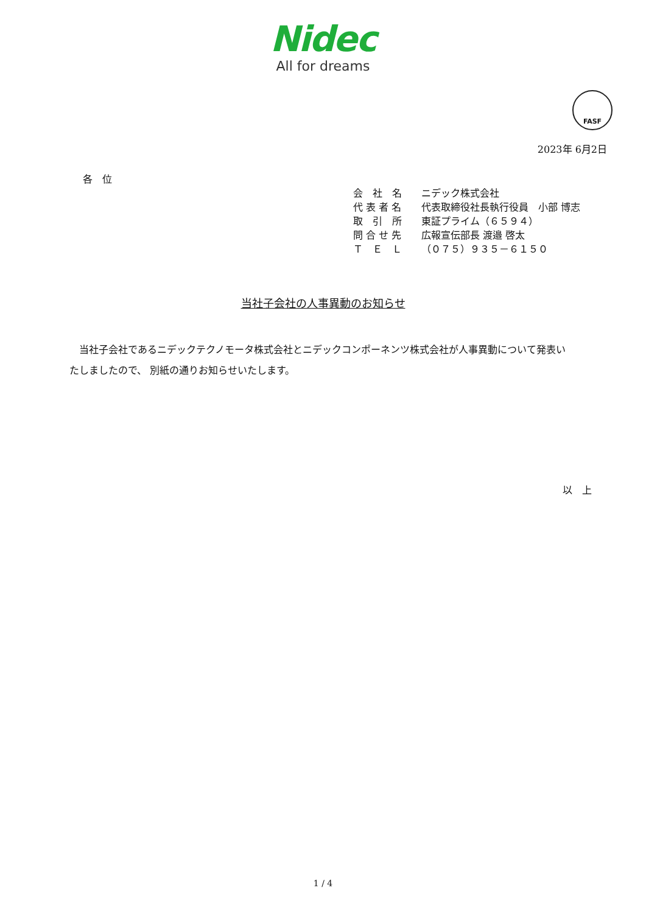Nidec
All for dreams
FASF
2023年 6月2日
各　位
会　社　名 ニデック株式会社
代 表 者 名 代表取締役社長執行役員　小部 博志
取　引　所 東証プライム（６５９４）
問 合 せ 先 広報宣伝部長 渡邉 啓太
Ｔ　Ｅ　Ｌ （０７５）９３５－６１５０
当社子会社の人事異動のお知らせ
　当社子会社であるニデックテクノモータ株式会社とニデックコンポーネンツ株式会社が人事異動について発表いたしましたので、 別紙の通りお知らせいたします。
以　上
1 / 4